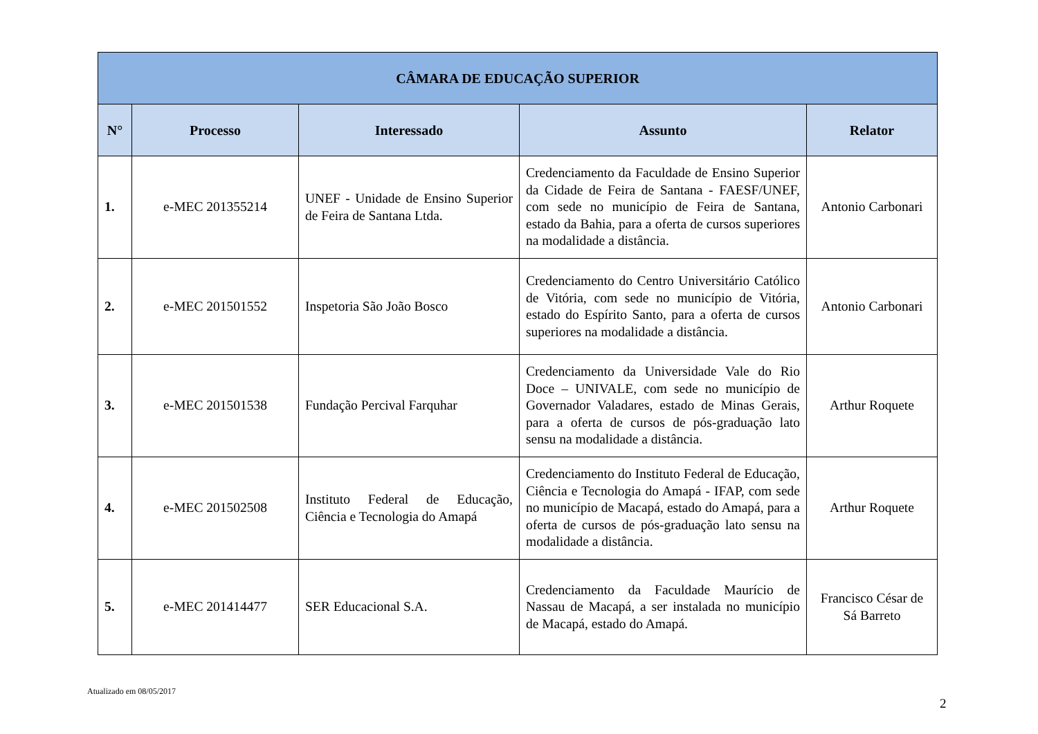| CÂMARA DE EDUCAÇÃO SUPERIOR | | | | |
| --- | --- | --- | --- | --- |
| N° | Processo | Interessado | Assunto | Relator |
| 1. | e-MEC 201355214 | UNEF - Unidade de Ensino Superior de Feira de Santana Ltda. | Credenciamento da Faculdade de Ensino Superior da Cidade de Feira de Santana - FAESF/UNEF, com sede no município de Feira de Santana, estado da Bahia, para a oferta de cursos superiores na modalidade a distância. | Antonio Carbonari |
| 2. | e-MEC 201501552 | Inspetoria São João Bosco | Credenciamento do Centro Universitário Católico de Vitória, com sede no município de Vitória, estado do Espírito Santo, para a oferta de cursos superiores na modalidade a distância. | Antonio Carbonari |
| 3. | e-MEC 201501538 | Fundação Percival Farquhar | Credenciamento da Universidade Vale do Rio Doce – UNIVALE, com sede no município de Governador Valadares, estado de Minas Gerais, para a oferta de cursos de pós-graduação lato sensu na modalidade a distância. | Arthur Roquete |
| 4. | e-MEC 201502508 | Instituto Federal de Educação, Ciência e Tecnologia do Amapá | Credenciamento do Instituto Federal de Educação, Ciência e Tecnologia do Amapá - IFAP, com sede no município de Macapá, estado do Amapá, para a oferta de cursos de pós-graduação lato sensu na modalidade a distância. | Arthur Roquete |
| 5. | e-MEC 201414477 | SER Educacional S.A. | Credenciamento da Faculdade Maurício de Nassau de Macapá, a ser instalada no município de Macapá, estado do Amapá. | Francisco César de Sá Barreto |
Atualizado em 08/05/2017
2